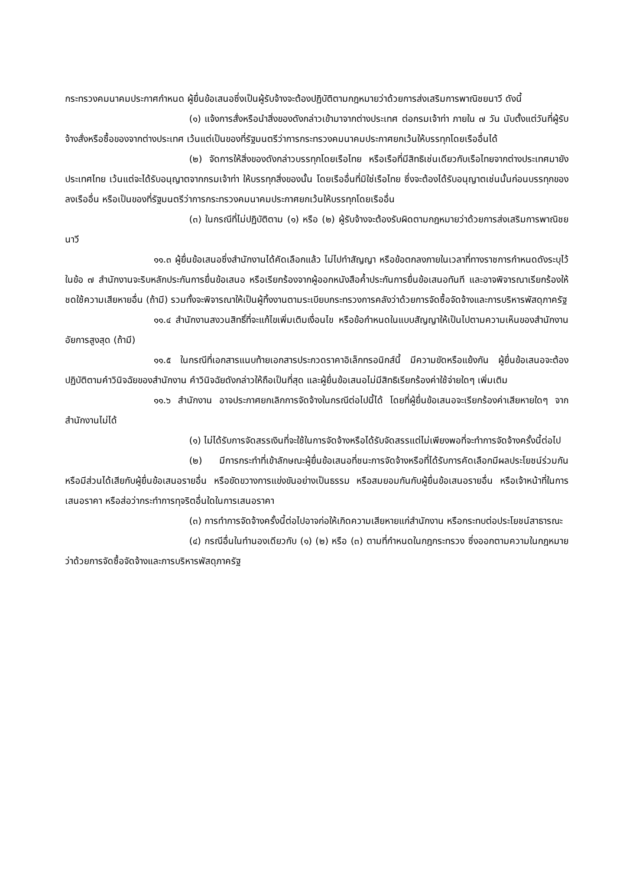กระทรวงคมนาคมประกาศกำหนด ผู้ยื่นข้อเสนอซึ่งเป็นผู้รับจ้างจะต้องปฏิบัติตามกฎหมายว่าด้วยการส่งเสริมการพาณิชยนาวี ดังนี้
(๑) แจ้งการสั่งหรือนำสิ่งของดังกล่าวเข้ามาจากต่างประเทศ ต่อกรมเจ้าท่า ภายใน ๗ วัน นับตั้งแต่วันที่ผู้รับจ้างสั่งหรือซื้อของจากต่างประเทศ เว้นแต่เป็นของที่รัฐมนตรีว่าการกระทรวงคมนาคมประกาศยกเว้นให้บรรทุกโดยเรืออื่นได้
(๒) จัดการให้สิ่งของดังกล่าวบรรทุกโดยเรือไทย หรือเรือที่มีสิทธิเช่นเดียวกับเรือไทยจากต่างประเทศมายังประเทศไทย เว้นแต่จะได้รับอนุญาตจากกรมเจ้าท่า ให้บรรทุกสิ่งของนั้น โดยเรืออื่นที่มิใช่เรือไทย ซึ่งจะต้องได้รับอนุญาตเช่นนั้นก่อนบรรทุกของลงเรืออื่น หรือเป็นของที่รัฐมนตรีว่าการกระทรวงคมนาคมประกาศยกเว้นให้บรรทุกโดยเรืออื่น
(๓) ในกรณีที่ไม่ปฏิบัติตาม (๑) หรือ (๒) ผู้รับจ้างจะต้องรับผิดตามกฎหมายว่าด้วยการส่งเสริมการพาณิชยนาวี
๑๑.๓ ผู้ยื่นข้อเสนอซึ่งสำนักงานได้คัดเลือกแล้ว ไม่ไปทำสัญญา หรือข้อตกลงภายในเวลาที่ทางราชการกำหนดดังระบุไว้ในข้อ ๗ สำนักงานจะริบหลักประกันการยื่นข้อเสนอ หรือเรียกร้องจากผู้ออกหนังสือค้ำประกันการยื่นข้อเสนอทันที และอาจพิจารณาเรียกร้องให้ชดใช้ความเสียหายอื่น (ถ้ามี) รวมทั้งจะพิจารณาให้เป็นผู้ทิ้งงานตามระเบียบกระทรวงการคลังว่าด้วยการจัดซื้อจัดจ้างและการบริหารพัสดุภาครัฐ
๑๑.๔ สำนักงานสงวนสิทธิ์ที่จะแก้ไขเพิ่มเติมเงื่อนไข หรือข้อกำหนดในแบบสัญญาให้เป็นไปตามความเห็นของสำนักงานอัยการสูงสุด (ถ้ามี)
๑๑.๕ ในกรณีที่เอกสารแนบท้ายเอกสารประกวดราคาอิเล็กทรอนิกส์นี้ มีความขัดหรือแย้งกัน ผู้ยื่นข้อเสนอจะต้องปฏิบัติตามคำวินิจฉัยของสำนักงาน คำวินิจฉัยดังกล่าวให้ถือเป็นที่สุด และผู้ยื่นข้อเสนอไม่มีสิทธิเรียกร้องค่าใช้จ่ายใดๆ เพิ่มเติม
๑๑.๖ สำนักงาน อาจประกาศยกเลิกการจัดจ้างในกรณีต่อไปนี้ได้ โดยที่ผู้ยื่นข้อเสนอจะเรียกร้องค่าเสียหายใดๆ จากสำนักงานไม่ได้
(๑) ไม่ได้รับการจัดสรรเงินที่จะใช้ในการจัดจ้างหรือได้รับจัดสรรแต่ไม่เพียงพอที่จะทำการจัดจ้างครั้งนี้ต่อไป
(๒) มีการกระทำที่เข้าลักษณะผู้ยื่นข้อเสนอที่ชนะการจัดจ้างหรือที่ได้รับการคัดเลือกมีผลประโยชน์ร่วมกัน หรือมีส่วนได้เสียกับผู้ยื่นข้อเสนอรายอื่น หรือขัดขวางการแข่งขันอย่างเป็นธรรม หรือสมยอมกันกับผู้ยื่นข้อเสนอรายอื่น หรือเจ้าหน้าที่ในการเสนอราคา หรือส่อว่ากระทำการทุจริตอื่นใดในการเสนอราคา
(๓) การทำการจัดจ้างครั้งนี้ต่อไปอาจก่อให้เกิดความเสียหายแก่สำนักงาน หรือกระทบต่อประโยชน์สาธารณะ
(๔) กรณีอื่นในทำนองเดียวกับ (๑) (๒) หรือ (๓) ตามที่กำหนดในกฎกระทรวง ซึ่งออกตามความในกฎหมายว่าด้วยการจัดซื้อจัดจ้างและการบริหารพัสดุภาครัฐ